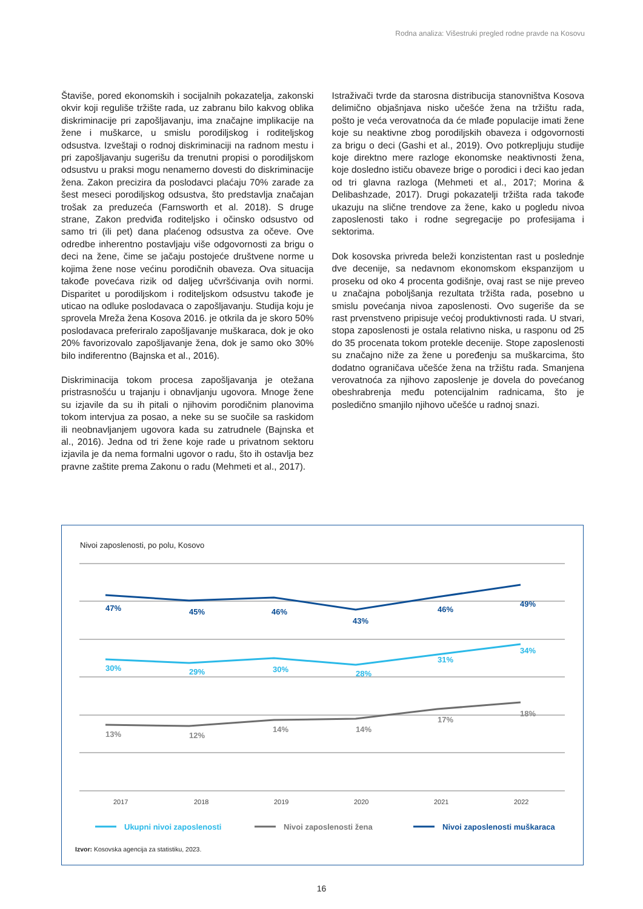Rodna analiza: Višestruki pregled rodne pravde na Kosovu
Štaviše, pored ekonomskih i socijalnih pokazatelja, zakonski okvir koji reguliše tržište rada, uz zabranu bilo kakvog oblika diskriminacije pri zapošljavanju, ima značajne implikacije na žene i muškarce, u smislu porodiljskog i roditeljskog odsustva. Izveštaji o rodnoj diskriminaciji na radnom mestu i pri zapošljavanju sugerišu da trenutni propisi o porodiljskom odsustvu u praksi mogu nenamerno dovesti do diskriminacije žena. Zakon precizira da poslodavci plaćaju 70% zarade za šest meseci porodiljskog odsustva, što predstavlja značajan trošak za preduzeća (Farnsworth et al. 2018). S druge strane, Zakon predviđa roditeljsko i očinsko odsustvo od samo tri (ili pet) dana plaćenog odsustva za očeve. Ove odredbe inherentno postavljaju više odgovornosti za brigu o deci na žene, čime se jačaju postojeće društvene norme u kojima žene nose većinu porodičnih obaveza. Ova situacija takođe povećava rizik od daljeg učvršćivanja ovih normi. Disparitet u porodiljskom i roditeljskom odsustvu takođe je uticao na odluke poslodavaca o zapošljavanju. Studija koju je sprovela Mreža žena Kosova 2016. je otkrila da je skoro 50% poslodavaca preferiralo zapošljavanje muškaraca, dok je oko 20% favorizovalo zapošljavanje žena, dok je samo oko 30% bilo indiferentno (Bajnska et al., 2016).
Diskriminacija tokom procesa zapošljavanja je otežana pristrasnošću u trajanju i obnavljanju ugovora. Mnoge žene su izjavile da su ih pitali o njihovim porodičnim planovima tokom intervjua za posao, a neke su se suočile sa raskidom ili neobnavljanjem ugovora kada su zatrudnele (Bajnska et al., 2016). Jedna od tri žene koje rade u privatnom sektoru izjavila je da nema formalni ugovor o radu, što ih ostavlja bez pravne zaštite prema Zakonu o radu (Mehmeti et al., 2017).
Istraživači tvrde da starosna distribucija stanovništva Kosova delimično objašnjava nisko učešće žena na tržištu rada, pošto je veća verovatnoća da će mlađe populacije imati žene koje su neaktivne zbog porodiljskih obaveza i odgovornosti za brigu o deci (Gashi et al., 2019). Ovo potkrepljuju studije koje direktno mere razloge ekonomske neaktivnosti žena, koje dosledno ističu obaveze brige o porodici i deci kao jedan od tri glavna razloga (Mehmeti et al., 2017; Morina & Delibashzade, 2017). Drugi pokazatelji tržišta rada takođe ukazuju na slične trendove za žene, kako u pogledu nivoa zaposlenosti tako i rodne segregacije po profesijama i sektorima.
Dok kosovska privreda beleži konzistentan rast u poslednje dve decenije, sa nedavnom ekonomskom ekspanzijom u proseku od oko 4 procenta godišnje, ovaj rast se nije preveo u značajna poboljšanja rezultata tržišta rada, posebno u smislu povećanja nivoa zaposlenosti. Ovo sugeriše da se rast prvenstveno pripisuje većoj produktivnosti rada. U stvari, stopa zaposlenosti je ostala relativno niska, u rasponu od 25 do 35 procenata tokom protekle decenije. Stope zaposlenosti su značajno niže za žene u poređenju sa muškarcima, što dodatno ograničava učešće žena na tržištu rada. Smanjena verovatnoća za njihovo zaposlenje je dovela do povećanog obeshrabrenja među potencijalnim radnicama, što je posledično smanjilo njihovo učešće u radnoj snazi.
Nivoi zaposlenosti, po polu, Kosovo
47%
45%
46%
43%
46%
49%
30%
29%
30%
28%
31%
34%
13%
12%
14%
14%
17%
18%
2017
2018
2019
2020
2021
2022
Ukupni nivoi zaposlenosti
Nivoi zaposlenosti žena
Nivoi zaposlenosti muškaraca
Izvor: Kosovska agencija za statistiku, 2023.
16